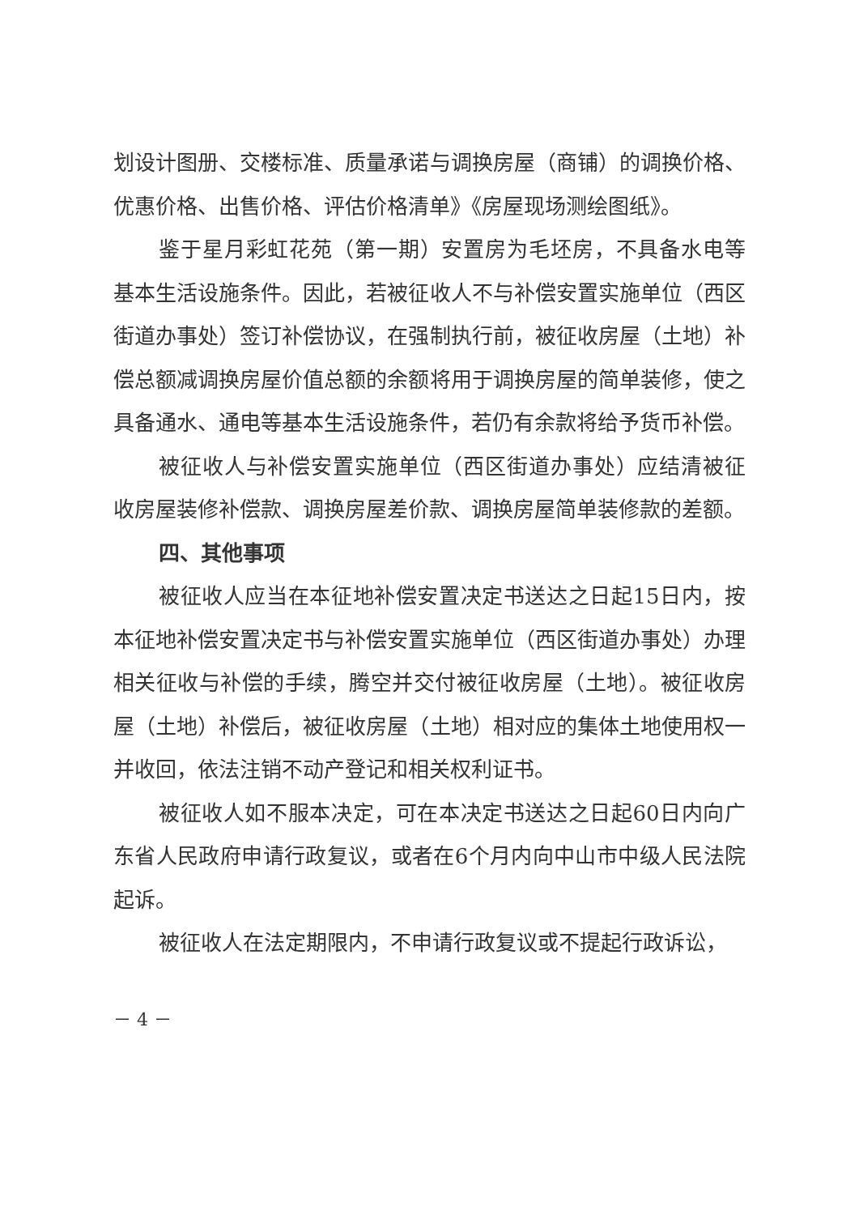划设计图册、交楼标准、质量承诺与调换房屋（商铺）的调换价格、优惠价格、出售价格、评估价格清单》《房屋现场测绘图纸》。
鉴于星月彩虹花苑（第一期）安置房为毛坯房，不具备水电等基本生活设施条件。因此，若被征收人不与补偿安置实施单位（西区街道办事处）签订补偿协议，在强制执行前，被征收房屋（土地）补偿总额减调换房屋价值总额的余额将用于调换房屋的简单装修，使之具备通水、通电等基本生活设施条件，若仍有余款将给予货币补偿。
被征收人与补偿安置实施单位（西区街道办事处）应结清被征收房屋装修补偿款、调换房屋差价款、调换房屋简单装修款的差额。
四、其他事项
被征收人应当在本征地补偿安置决定书送达之日起15日内，按本征地补偿安置决定书与补偿安置实施单位（西区街道办事处）办理相关征收与补偿的手续，腾空并交付被征收房屋（土地）。被征收房屋（土地）补偿后，被征收房屋（土地）相对应的集体土地使用权一并收回，依法注销不动产登记和相关权利证书。
被征收人如不服本决定，可在本决定书送达之日起60日内向广东省人民政府申请行政复议，或者在6个月内向中山市中级人民法院起诉。
被征收人在法定期限内，不申请行政复议或不提起行政诉讼，
－ 4 －